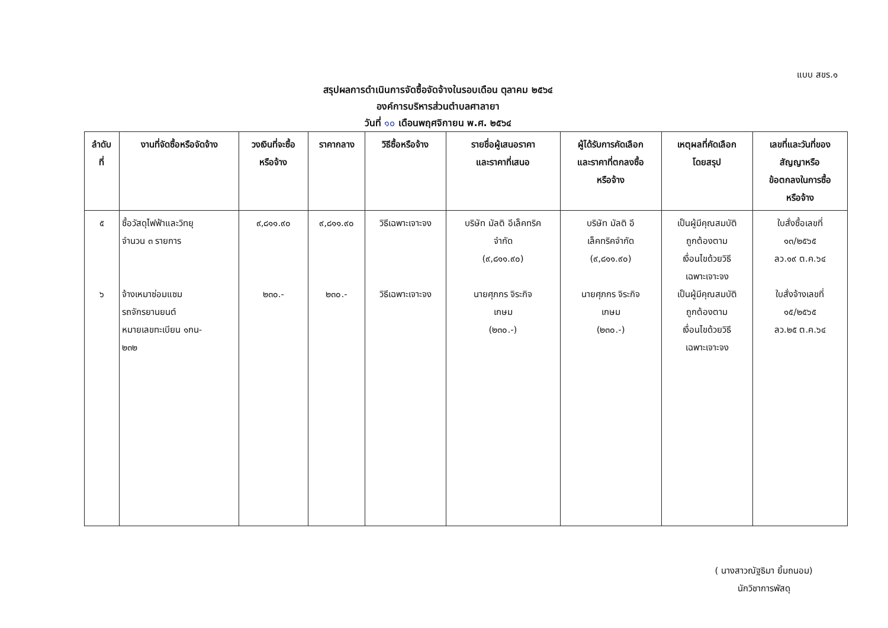แบบ สขร.๑
สรุปผลการดำเนินการจัดซื้อจัดจ้างในรอบเดือน ตุลาคม ๒๕๖๔
องค์การบริหารส่วนตำบลศาลายา
วันที่ ๑๐ เดือนพฤศจิกายน พ.ศ. ๒๕๖๔
| ลำดับ ที่ | งานที่จัดซื้อหรือจัดจ้าง | วงเงินที่จะซื้อ หรือจ้าง | ราคากลาง | วิธีซื้อหรือจ้าง | รายชื่อผู้เสนอราคา และราคาที่เสนอ | ผู้ได้รับการคัดเลือก และราคาที่ตกลงซื้อ หรือจ้าง | เหตุผลที่คัดเลือก โดยสรุป | เลขที่และวันที่ของ สัญญาหรือ ข้อตกลงในการซื้อ หรือจ้าง |
| --- | --- | --- | --- | --- | --- | --- | --- | --- |
| ๕ ๖ | ซื้อวัสดุไฟฟ้าและวิทยุ จำนวน ๓ รายการ จ้างเหมาซ่อมแซม รถจักรยานยนต์ หมายเลขทะเบียน ๑กน- ๒๓๒ | ๙,๘๑๑.๙๐ ๒๓๐.- | ๙,๘๑๑.๙๐ ๒๓๐.- | วิธีเฉพาะเจาะจง วิธีเฉพาะเจาะจง | บริษัท มัลติ อีเล็คทริค จำกัด (๙,๘๑๑.๙๐) นายศุภกร จิระกิจ เกษม (๒๓๐.-) | บริษัท มัลติ อี เล็คทริคจำกัด (๙,๘๑๑.๙๐) นายศุภกร จิระกิจ เกษม (๒๓๐.-) | เป็นผู้มีคุณสมบัติ ถูกต้องตาม เงื่อนไขด้วยวิธี เฉพาะเจาะจง เป็นผู้มีคุณสมบัติ ถูกต้องตาม เงื่อนไขด้วยวิธี เฉพาะเจาะจง | ใบสั่งซื้อเลขที่ ๑๓/๒๕๖๕ ลว.๑๙ ต.ค.๖๔ ใบสั่งจ้างเลขที่ ๑๕/๒๕๖๕ ลว.๒๕ ต.ค.๖๔ |
( นางสาวณัฐธิมา ยิ้มถนอม)
นักวิชาการพัสดุ